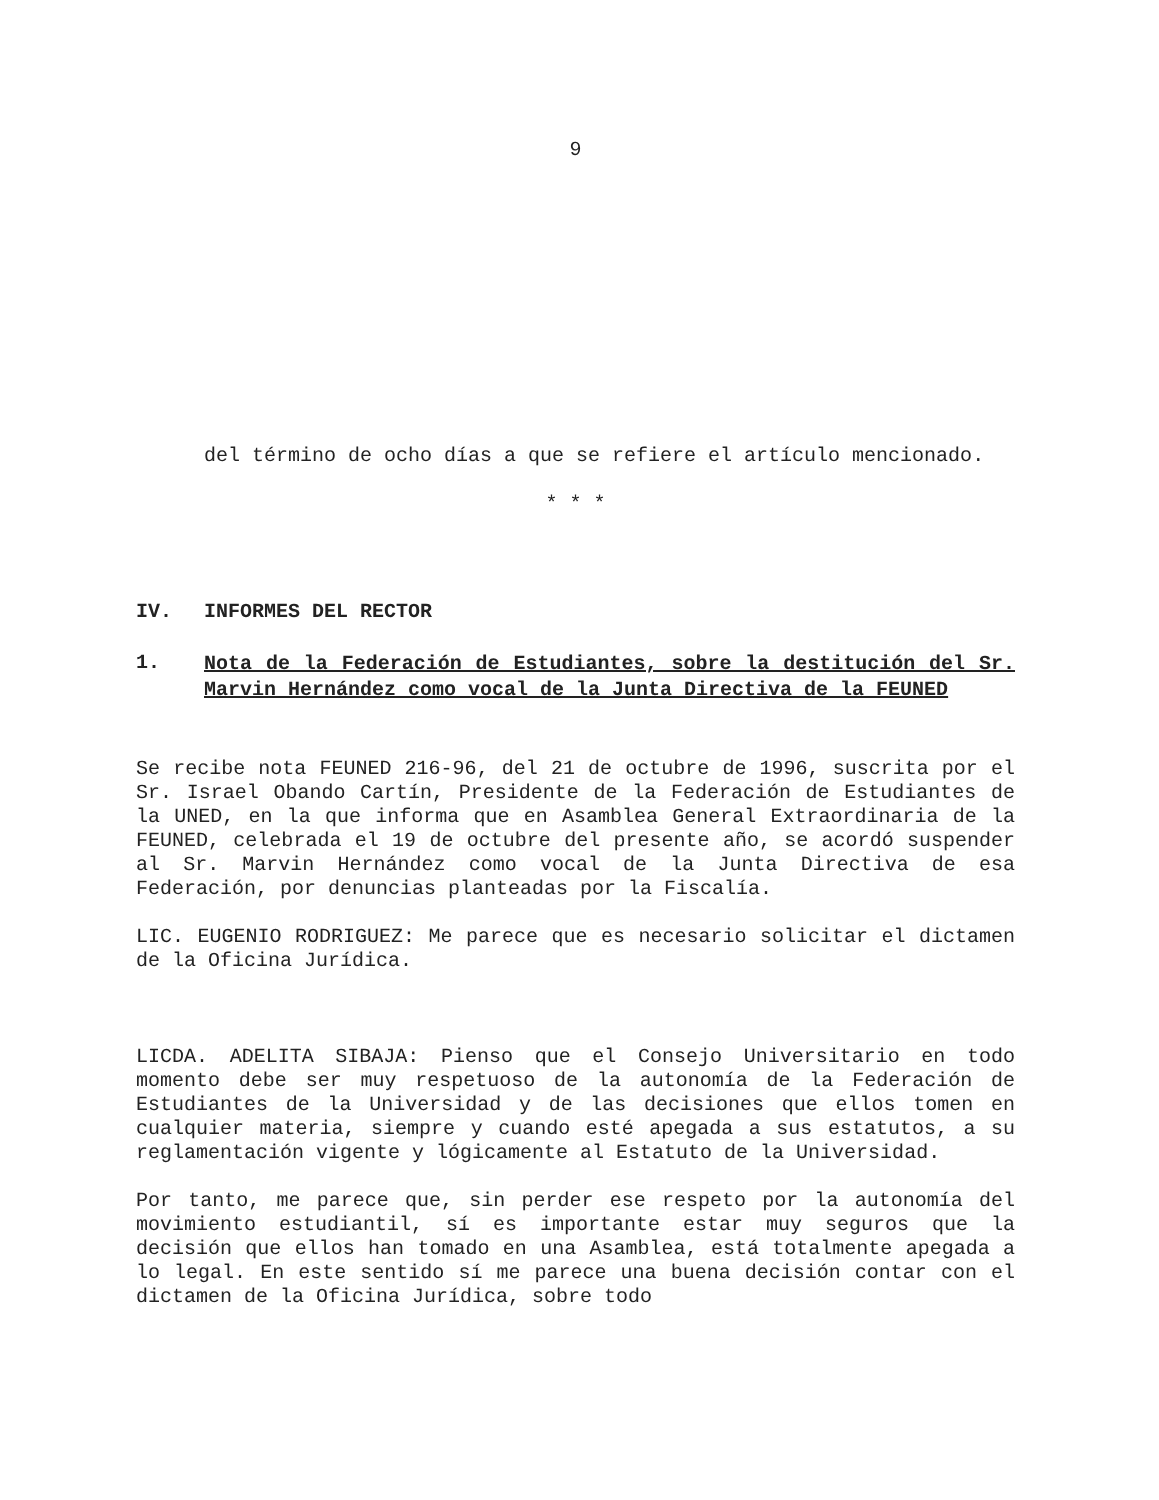9
del término de ocho días a que se refiere el artículo mencionado.
* * *
IV. INFORMES DEL RECTOR
1. Nota de la Federación de Estudiantes, sobre la destitución del Sr. Marvin Hernández como vocal de la Junta Directiva de la FEUNED
Se recibe nota FEUNED 216-96, del 21 de octubre de 1996, suscrita por el Sr. Israel Obando Cartín, Presidente de la Federación de Estudiantes de la UNED, en la que informa que en Asamblea General Extraordinaria de la FEUNED, celebrada el 19 de octubre del presente año, se acordó suspender al Sr. Marvin Hernández como vocal de la Junta Directiva de esa Federación, por denuncias planteadas por la Fiscalía.
LIC. EUGENIO RODRIGUEZ: Me parece que es necesario solicitar el dictamen de la Oficina Jurídica.
LICDA. ADELITA SIBAJA: Pienso que el Consejo Universitario en todo momento debe ser muy respetuoso de la autonomía de la Federación de Estudiantes de la Universidad y de las decisiones que ellos tomen en cualquier materia, siempre y cuando esté apegada a sus estatutos, a su reglamentación vigente y lógicamente al Estatuto de la Universidad.
Por tanto, me parece que, sin perder ese respeto por la autonomía del movimiento estudiantil, sí es importante estar muy seguros que la decisión que ellos han tomado en una Asamblea, está totalmente apegada a lo legal. En este sentido sí me parece una buena decisión contar con el dictamen de la Oficina Jurídica, sobre todo